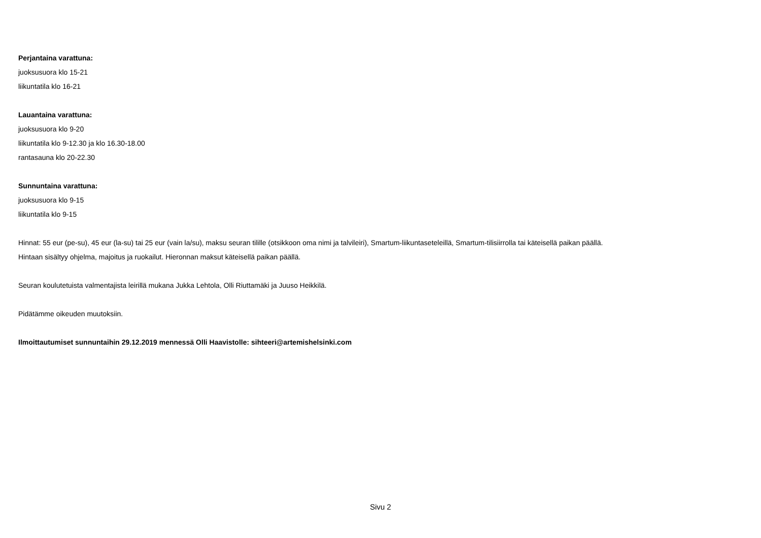Perjantaina varattuna:
juoksusuora klo 15-21
liikuntatila klo 16-21
Lauantaina varattuna:
juoksusuora klo 9-20
liikuntatila klo 9-12.30 ja klo 16.30-18.00
rantasauna klo 20-22.30
Sunnuntaina varattuna:
juoksusuora klo 9-15
liikuntatila klo 9-15
Hinnat: 55 eur (pe-su), 45 eur (la-su) tai 25 eur (vain la/su), maksu seuran tilille (otsikkoon oma nimi ja talvileiri), Smartum-liikuntaseteleillä, Smartum-tilisiirrolla tai käteisellä paikan päällä.
Hintaan sisältyy ohjelma, majoitus ja ruokailut. Hieronnan maksut käteisellä paikan päällä.
Seuran koulutetuista valmentajista leirillä mukana Jukka Lehtola, Olli Riuttamäki ja Juuso Heikkilä.
Pidätämme oikeuden muutoksiin.
Ilmoittautumiset sunnuntaihin 29.12.2019 mennessä Olli Haavistolle: sihteeri@artemishelsinki.com
Sivu 2